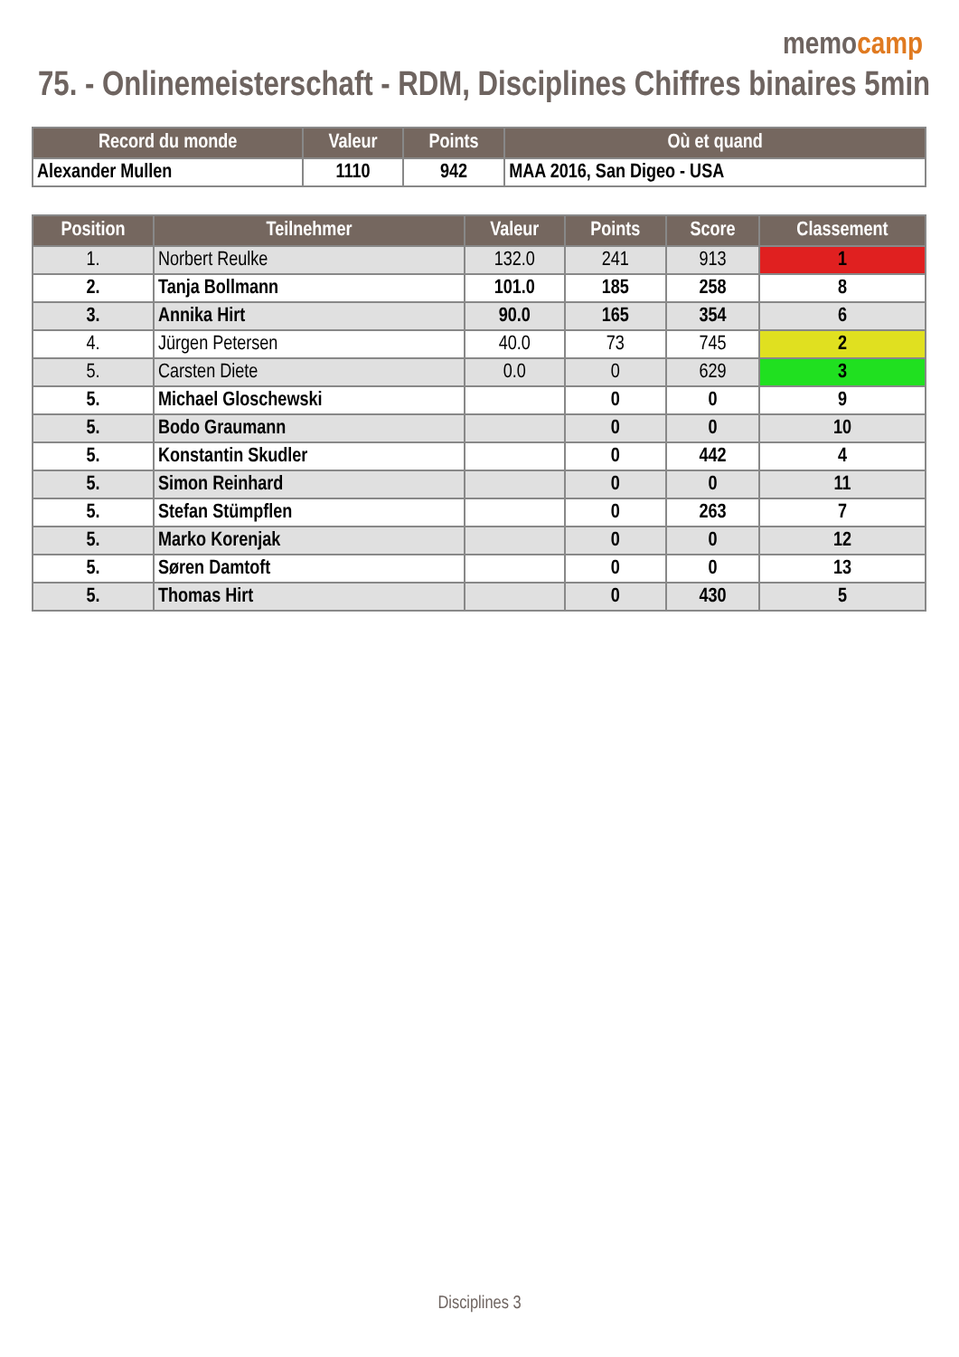memocamp
75. - Onlinemeisterschaft - RDM, Disciplines Chiffres binaires 5min
| Record du monde | Valeur | Points | Où et quand |
| --- | --- | --- | --- |
| Alexander Mullen | 1110 | 942 | MAA 2016, San Digeo - USA |
| Position | Teilnehmer | Valeur | Points | Score | Classement |
| --- | --- | --- | --- | --- | --- |
| 1. | Norbert Reulke | 132.0 | 241 | 913 | 1 |
| 2. | Tanja Bollmann | 101.0 | 185 | 258 | 8 |
| 3. | Annika Hirt | 90.0 | 165 | 354 | 6 |
| 4. | Jürgen Petersen | 40.0 | 73 | 745 | 2 |
| 5. | Carsten Diete | 0.0 | 0 | 629 | 3 |
| 5. | Michael Gloschewski | | 0 | 0 | 9 |
| 5. | Bodo Graumann | | 0 | 0 | 10 |
| 5. | Konstantin Skudler | | 0 | 442 | 4 |
| 5. | Simon Reinhard | | 0 | 0 | 11 |
| 5. | Stefan Stümpflen | | 0 | 263 | 7 |
| 5. | Marko Korenjak | | 0 | 0 | 12 |
| 5. | Søren Damtoft | | 0 | 0 | 13 |
| 5. | Thomas Hirt | | 0 | 430 | 5 |
Disciplines 3